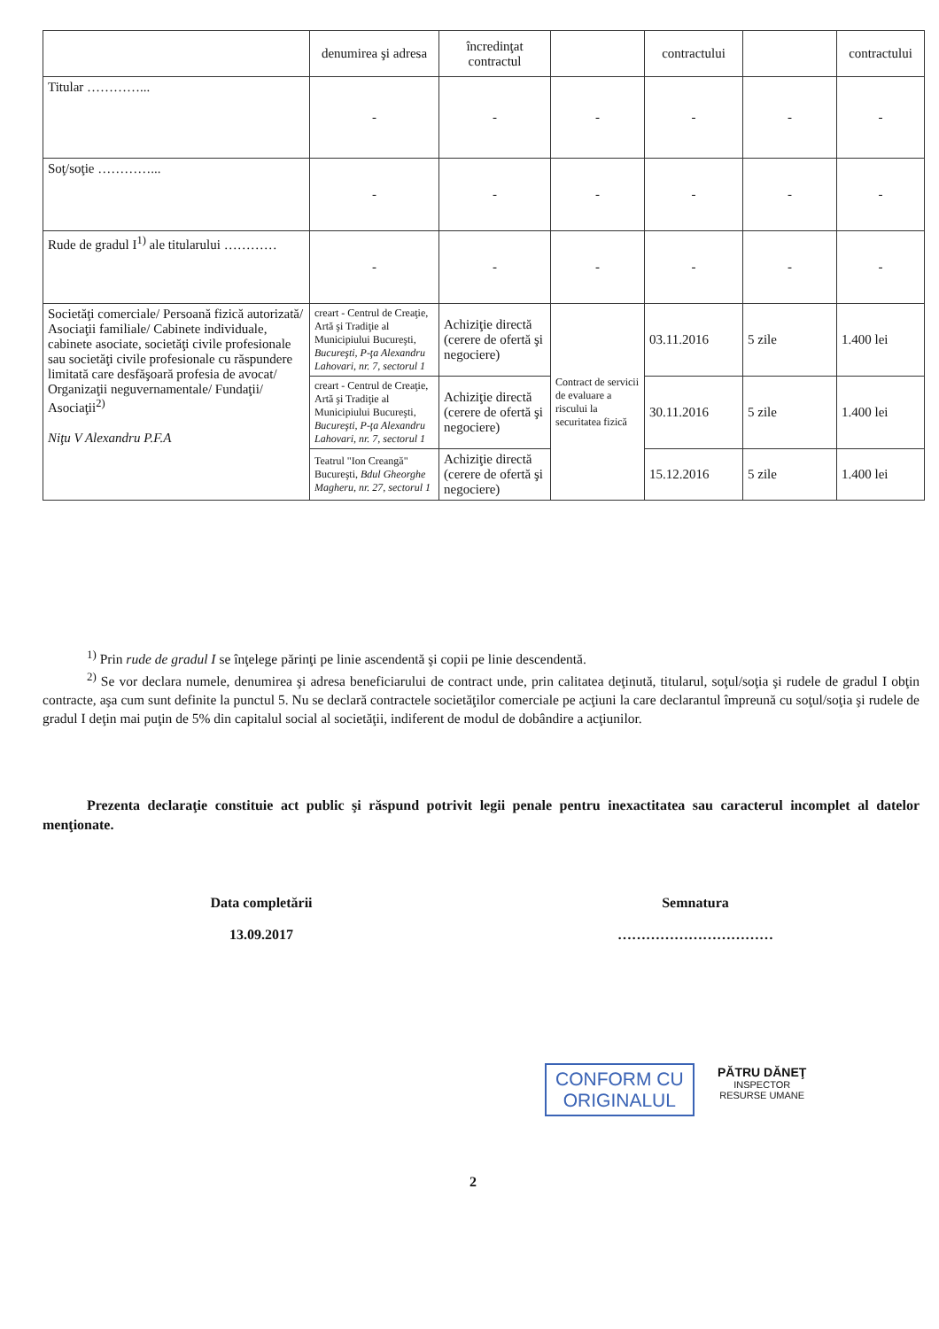| | denumirea şi adresa | încredinţat contractul | | contractului | | contractului |
| Titular …………... | - | - | - | - | - | - |
| Soţ/soţie …………... | - | - | - | - | - | - |
| Rude de gradul I<sup>1)</sup> ale titularului ………… | - | - | - | - | - | - |
| Societăţi comerciale/ Persoană fizică autorizată/ Asociaţii familiale/ Cabinete individuale, cabinete asociate, societăţi civile profesionale sau societăţi civile profesionale cu răspundere limitată care desfăşoară profesia de avocat/ Organizaţii neguvernamentale/ Fundaţii/ Asociaţii<sup>2)</sup> Niţu V Alexandru P.F.A | creart - Centrul de Creaţie, Artă şi Tradiţie al Municipiului Bucureşti, Bucureşti, P-ţa Alexandru Lahovari, nr. 7, sectorul 1 | Achiziţie directă (cerere de ofertă şi negociere) | Contract de servicii de evaluare a riscului la securitatea fizică | 03.11.2016 | 5 zile | 1.400 lei |
| | creart - Centrul de Creaţie, Artă şi Tradiţie al Municipiului Bucureşti, Bucureşti, P-ţa Alexandru Lahovari, nr. 7, sectorul 1 | Achiziţie directă (cerere de ofertă şi negociere) | | 30.11.2016 | 5 zile | 1.400 lei |
| | Teatrul "Ion Creangă" Bucureşti, Bdul Gheorghe Magheru, nr. 27, sectorul 1 | Achiziţie directă (cerere de ofertă şi negociere) | | 15.12.2016 | 5 zile | 1.400 lei |
<sup>1)</sup> Prin rude de gradul I se înţelege părinţi pe linie ascendentă şi copii pe linie descendentă.
<sup>2)</sup> Se vor declara numele, denumirea şi adresa beneficiarului de contract unde, prin calitatea deţinută, titularul, soţul/soţia şi rudele de gradul I obţin contracte, aşa cum sunt definite la punctul 5. Nu se declară contractele societăţilor comerciale pe acţiuni la care declarantul împreună cu soţul/soţia şi rudele de gradul I deţin mai puţin de 5% din capitalul social al societăţii, indiferent de modul de dobândire a acţiunilor.
Prezenta declaraţie constituie act public şi răspund potrivit legii penale pentru inexactitatea sau caracterul incomplet al datelor menţionate.
Data completării
13.09.2017
Semnatura
……………………………
CONFORM CU
ORIGINALUL
PĂTRU DĂNEŢ
INSPECTOR
RESURSE UMANE
2